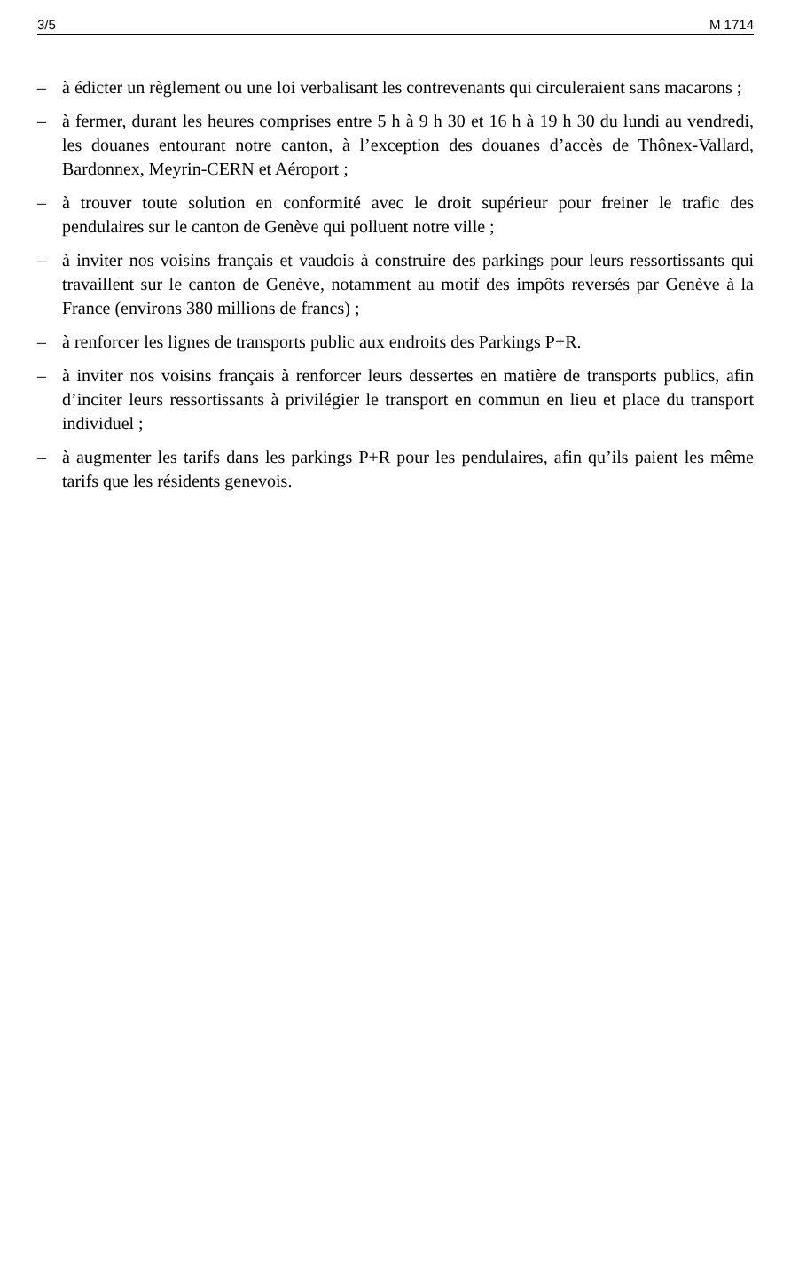3/5 M 1714
– à édicter un règlement ou une loi verbalisant les contrevenants qui circuleraient sans macarons ;
– à fermer, durant les heures comprises entre 5 h à 9 h 30 et 16 h à 19 h 30 du lundi au vendredi, les douanes entourant notre canton, à l’exception des douanes d’accès de Thônex-Vallard, Bardonnex, Meyrin-CERN et Aéroport ;
– à trouver toute solution en conformité avec le droit supérieur pour freiner le trafic des pendulaires sur le canton de Genève qui polluent notre ville ;
– à inviter nos voisins français et vaudois à construire des parkings pour leurs ressortissants qui travaillent sur le canton de Genève, notamment au motif des impôts reversés par Genève à la France (environs 380 millions de francs) ;
– à renforcer les lignes de transports public aux endroits des Parkings P+R.
– à inviter nos voisins français à renforcer leurs dessertes en matière de transports publics, afin d’inciter leurs ressortissants à privilégier le transport en commun en lieu et place du transport individuel ;
– à augmenter les tarifs dans les parkings P+R pour les pendulaires, afin qu’ils paient les même tarifs que les résidents genevois.